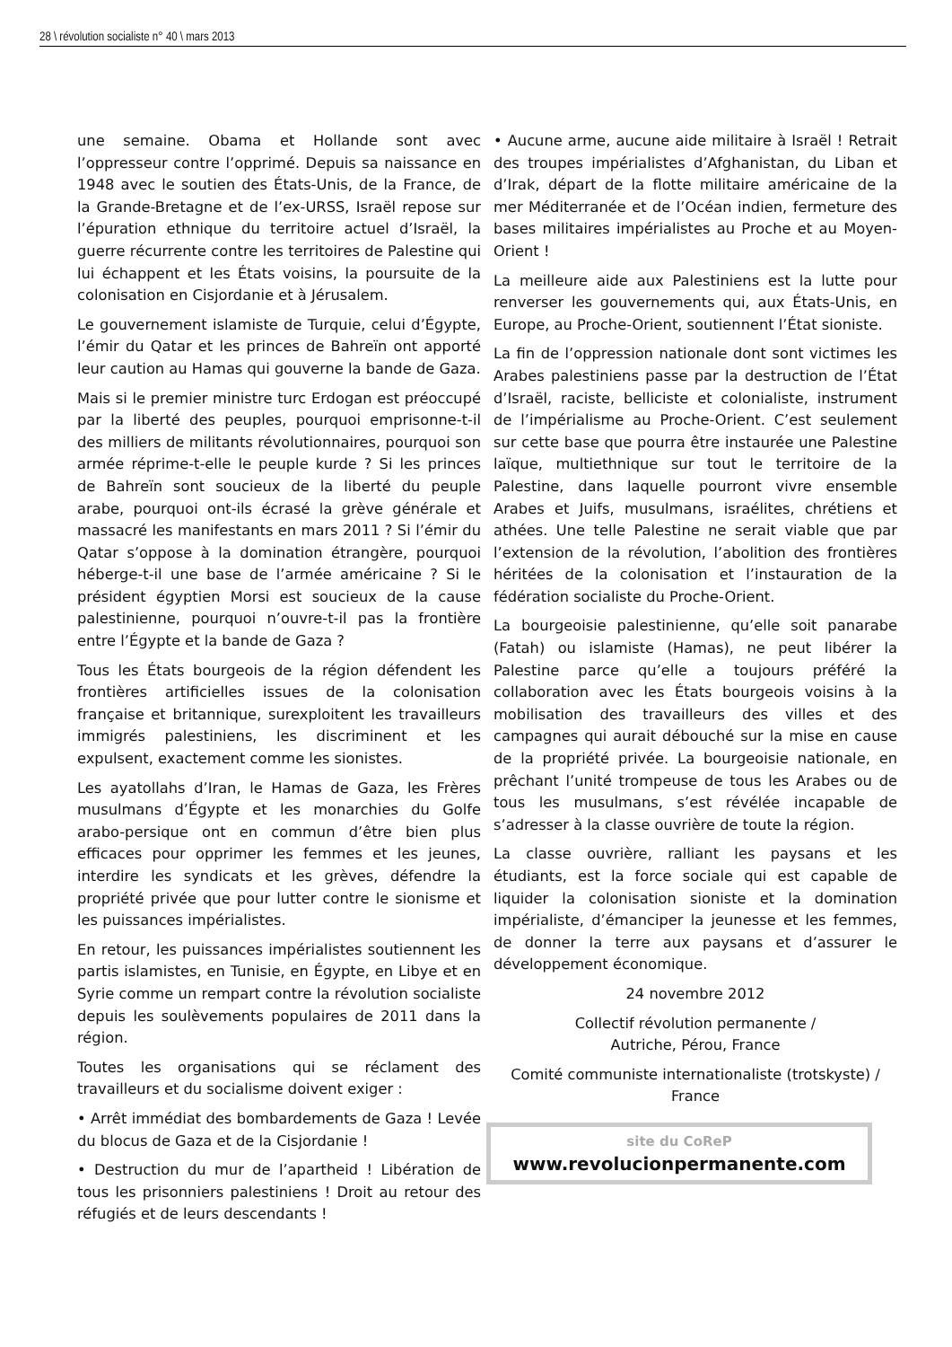28 \ révolution socialiste n° 40 \ mars 2013
une semaine. Obama et Hollande sont avec l’oppresseur contre l’opprimé. Depuis sa naissance en 1948 avec le soutien des États-Unis, de la France, de la Grande-Bretagne et de l’ex-URSS, Israël repose sur l’épuration ethnique du territoire actuel d’Israël, la guerre récurrente contre les territoires de Palestine qui lui échappent et les États voisins, la poursuite de la colonisation en Cisjordanie et à Jérusalem.
Le gouvernement islamiste de Turquie, celui d’Égypte, l’émir du Qatar et les princes de Bahreïn ont apporté leur caution au Hamas qui gouverne la bande de Gaza.
Mais si le premier ministre turc Erdogan est préoccupé par la liberté des peuples, pourquoi emprisonne-t-il des milliers de militants révolutionnaires, pourquoi son armée réprime-t-elle le peuple kurde ? Si les princes de Bahreïn sont soucieux de la liberté du peuple arabe, pourquoi ont-ils écrasé la grève générale et massacré les manifestants en mars 2011 ? Si l’émir du Qatar s’oppose à la domination étrangère, pourquoi héberge-t-il une base de l’armée américaine ? Si le président égyptien Morsi est soucieux de la cause palestinienne, pourquoi n’ouvre-t-il pas la frontière entre l’Égypte et la bande de Gaza ?
Tous les États bourgeois de la région défendent les frontières artificielles issues de la colonisation française et britannique, surexploitent les travailleurs immigrés palestiniens, les discriminent et les expulsent, exactement comme les sionistes.
Les ayatollahs d’Iran, le Hamas de Gaza, les Frères musulmans d’Égypte et les monarchies du Golfe arabo-persique ont en commun d’être bien plus efficaces pour opprimer les femmes et les jeunes, interdire les syndicats et les grèves, défendre la propriété privée que pour lutter contre le sionisme et les puissances impérialistes.
En retour, les puissances impérialistes soutiennent les partis islamistes, en Tunisie, en Égypte, en Libye et en Syrie comme un rempart contre la révolution socialiste depuis les soulèvements populaires de 2011 dans la région.
Toutes les organisations qui se réclament des travailleurs et du socialisme doivent exiger :
• Arrêt immédiat des bombardements de Gaza ! Levée du blocus de Gaza et de la Cisjordanie !
• Destruction du mur de l’apartheid ! Libération de tous les prisonniers palestiniens ! Droit au retour des réfugiés et de leurs descendants !
• Aucune arme, aucune aide militaire à Israël ! Retrait des troupes impérialistes d’Afghanistan, du Liban et d’Irak, départ de la flotte militaire américaine de la mer Méditerranée et de l’Océan indien, fermeture des bases militaires impérialistes au Proche et au Moyen-Orient !
La meilleure aide aux Palestiniens est la lutte pour renverser les gouvernements qui, aux États-Unis, en Europe, au Proche-Orient, soutiennent l’État sioniste.
La fin de l’oppression nationale dont sont victimes les Arabes palestiniens passe par la destruction de l’État d’Israël, raciste, belliciste et colonialiste, instrument de l’impérialisme au Proche-Orient. C’est seulement sur cette base que pourra être instaurée une Palestine laïque, multiethnique sur tout le territoire de la Palestine, dans laquelle pourront vivre ensemble Arabes et Juifs, musulmans, israélites, chrétiens et athées. Une telle Palestine ne serait viable que par l’extension de la révolution, l’abolition des frontières héritées de la colonisation et l’instauration de la fédération socialiste du Proche-Orient.
La bourgeoisie palestinienne, qu’elle soit panarabe (Fatah) ou islamiste (Hamas), ne peut libérer la Palestine parce qu’elle a toujours préféré la collaboration avec les États bourgeois voisins à la mobilisation des travailleurs des villes et des campagnes qui aurait débouché sur la mise en cause de la propriété privée. La bourgeoisie nationale, en prêchant l’unité trompeuse de tous les Arabes ou de tous les musulmans, s’est révélée incapable de s’adresser à la classe ouvrière de toute la région.
La classe ouvrière, ralliant les paysans et les étudiants, est la force sociale qui est capable de liquider la colonisation sioniste et la domination impérialiste, d’émanciper la jeunesse et les femmes, de donner la terre aux paysans et d’assurer le développement économique.
24 novembre 2012
Collectif révolution permanente /
Autriche, Pérou, France
Comité communiste internationaliste (trotskyste) /
France
site du CoReP
www.revolucionpermanente.com